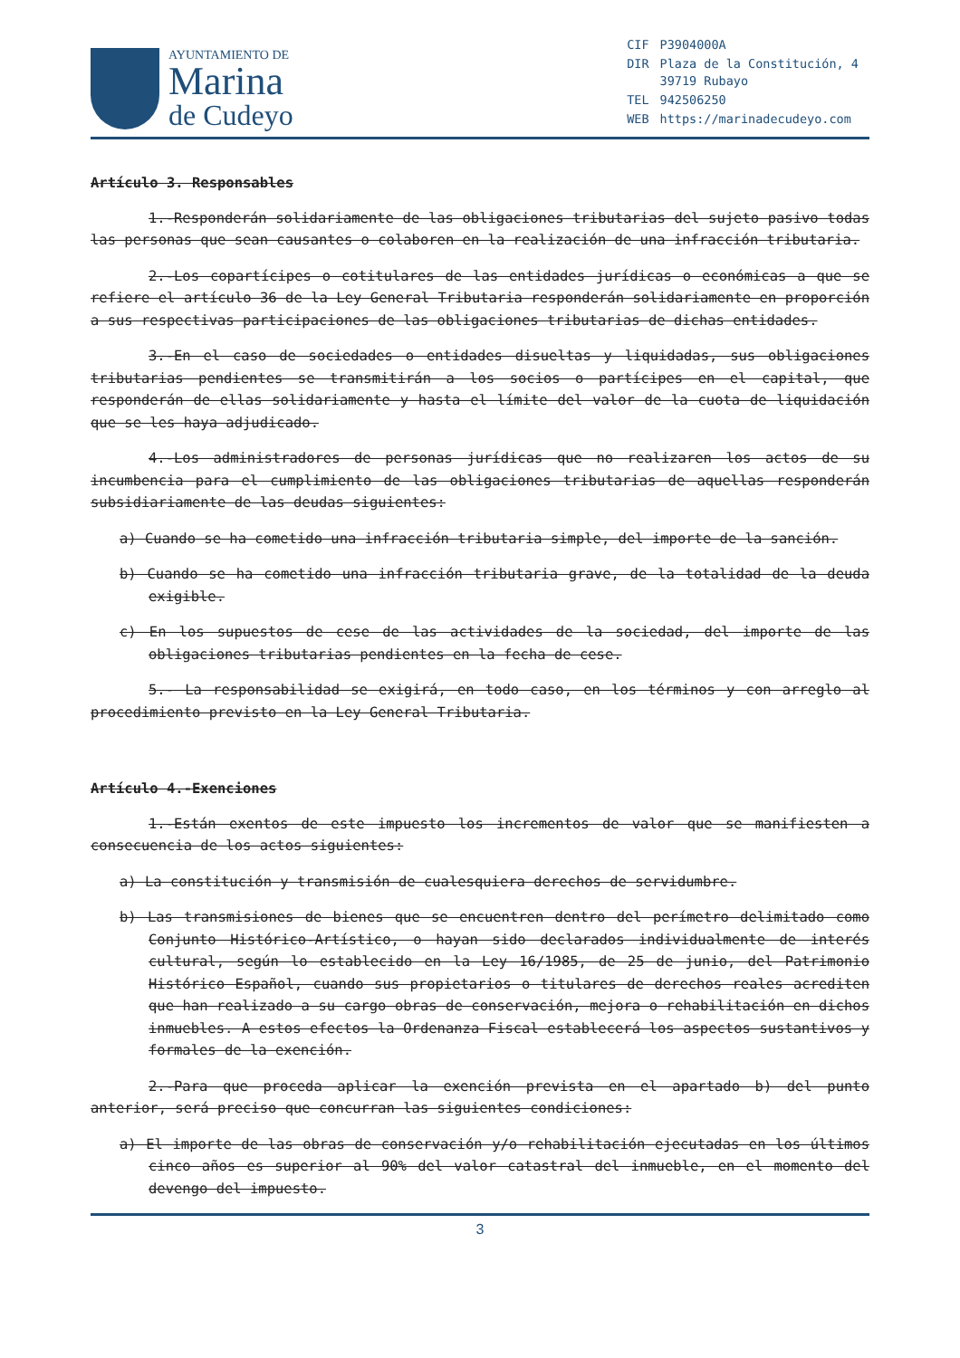AYUNTAMIENTO DE
Marina
de Cudeyo
| CIF | P3904000A |
| DIR | Plaza de la Constitución, 4 39719 Rubayo |
| TEL | 942506250 |
| WEB | https://marinadecudeyo.com |
Artículo 3. Responsables
1.-Responderán solidariamente de las obligaciones tributarias del sujeto pasivo todas las personas que sean causantes o colaboren en la realización de una infracción tributaria.
2.-Los copartícipes o cotitulares de las entidades jurídicas o económicas a que se refiere el artículo 36 de la Ley General Tributaria responderán solidariamente en proporción a sus respectivas participaciones de las obligaciones tributarias de dichas entidades.
3.-En el caso de sociedades o entidades disueltas y liquidadas, sus obligaciones tributarias pendientes se transmitirán a los socios o partícipes en el capital, que responderán de ellas solidariamente y hasta el límite del valor de la cuota de liquidación que se les haya adjudicado.
4.-Los administradores de personas jurídicas que no realizaren los actos de su incumbencia para el cumplimiento de las obligaciones tributarias de aquellas responderán subsidiariamente de las deudas siguientes:
a) Cuando se ha cometido una infracción tributaria simple, del importe de la sanción.
b) Cuando se ha cometido una infracción tributaria grave, de la totalidad de la deuda exigible.
c) En los supuestos de cese de las actividades de la sociedad, del importe de las obligaciones tributarias pendientes en la fecha de cese.
5.- La responsabilidad se exigirá, en todo caso, en los términos y con arreglo al procedimiento previsto en la Ley General Tributaria.
Artículo 4.-Exenciones
1.-Están exentos de este impuesto los incrementos de valor que se manifiesten a consecuencia de los actos siguientes:
a) La constitución y transmisión de cualesquiera derechos de servidumbre.
b) Las transmisiones de bienes que se encuentren dentro del perímetro delimitado como Conjunto Histórico-Artístico, o hayan sido declarados individualmente de interés cultural, según lo establecido en la Ley 16/1985, de 25 de junio, del Patrimonio Histórico Español, cuando sus propietarios o titulares de derechos reales acrediten que han realizado a su cargo obras de conservación, mejora o rehabilitación en dichos inmuebles. A estos efectos la Ordenanza Fiscal establecerá los aspectos sustantivos y formales de la exención.
2.-Para que proceda aplicar la exención prevista en el apartado b) del punto anterior, será preciso que concurran las siguientes condiciones:
a) El importe de las obras de conservación y/o rehabilitación ejecutadas en los últimos cinco años es superior al 90% del valor catastral del inmueble, en el momento del devengo del impuesto.
3